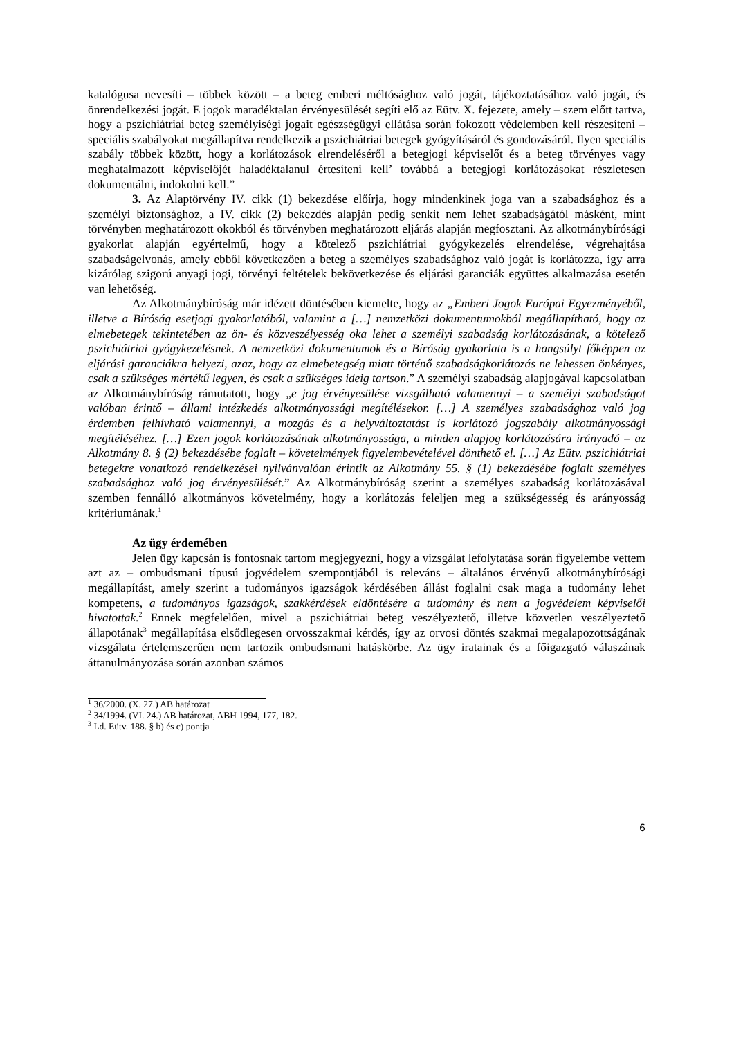katalógusa nevesíti – többek között – a beteg emberi méltósághoz való jogát, tájékoztatásához való jogát, és önrendelkezési jogát. E jogok maradéktalan érvényesülését segíti elő az Eütv. X. fejezete, amely – szem előtt tartva, hogy a pszichiátriai beteg személyiségi jogait egészségügyi ellátása során fokozott védelemben kell részesíteni – speciális szabályokat megállapítva rendelkezik a pszichiátriai betegek gyógyításáról és gondozásáról. Ilyen speciális szabály többek között, hogy a korlátozások elrendeléséről a betegjogi képviselőt és a beteg törvényes vagy meghatalmazott képviselőjét haladéktalanul értesíteni kell’ továbbá a betegjogi korlátozásokat részletesen dokumentálni, indokolni kell.”
3. Az Alaptörvény IV. cikk (1) bekezdése előírja, hogy mindenkinek joga van a szabadsághoz és a személyi biztonsághoz, a IV. cikk (2) bekezdés alapján pedig senkit nem lehet szabadságától másként, mint törvényben meghatározott okokból és törvényben meghatározott eljárás alapján megfosztani. Az alkotmánybírósági gyakorlat alapján egyértelmű, hogy a kötelező pszichiátriai gyógykezelés elrendelése, végrehajtása szabadságelvonás, amely ebből következően a beteg a személyes szabadsághoz való jogát is korlátozza, így arra kizárólag szigorú anyagi jogi, törvényi feltételek bekövetkezése és eljárási garanciák együttes alkalmazása esetén van lehetőség.
Az Alkotmánybíróság már idézett döntésében kiemelte, hogy az „Emberi Jogok Európai Egyezményéből, illetve a Bíróság esetjogi gyakorlatából, valamint a […] nemzetközi dokumentumokból megállapítható, hogy az elmebetegek tekintetében az ön- és közveszélyesség oka lehet a személyi szabadság korlátozásának, a kötelező pszichiátriai gyógykezelésnek. A nemzetközi dokumentumok és a Bíróság gyakorlata is a hangsúlyt főképpen az eljárási garanciákra helyezi, azaz, hogy az elmebetegség miatt történő szabadságkorlátozás ne lehessen önkényes, csak a szükséges mértékű legyen, és csak a szükséges ideig tartson.” A személyi szabadság alapjogával kapcsolatban az Alkotmánybíróság rámutatott, hogy „e jog érvényesülése vizsgálható valamennyi – a személyi szabadságot valóban érintő – állami intézkedés alkotmányossági megítélésekor. […] A személyes szabadsághoz való jog érdemben felhívható valamennyi, a mozgás és a helyváltoztatást is korlátozó jogszabály alkotmányossági megítéléséhez. […] Ezen jogok korlátozásának alkotmányossága, a minden alapjog korlátozására irányadó – az Alkotmány 8. § (2) bekezdésébe foglalt – követelmények figyelembevételével dönthető el. […] Az Eütv. pszichiátriai betegekre vonatkozó rendelkezései nyilvánvalóan érintik az Alkotmány 55. § (1) bekezdésébe foglalt személyes szabadsághoz való jog érvényesülését.” Az Alkotmánybíróság szerint a személyes szabadság korlátozásával szemben fennálló alkotmányos követelmény, hogy a korlátozás feleljen meg a szükségesség és arányosság kritériumának.<sup>1</sup>
Az ügy érdemében
Jelen ügy kapcsán is fontosnak tartom megjegyezni, hogy a vizsgálat lefolytatása során figyelembe vettem azt az – ombudsmani típusú jogvédelem szempontjából is releváns – általános érvényű alkotmánybírósági megállapítást, amely szerint a tudományos igazságok kérdésében állást foglalni csak maga a tudomány lehet kompetens, a tudományos igazságok, szakkérdések eldöntésére a tudomány és nem a jogvédelem képviselői hivatottak.<sup>2</sup> Ennek megfelelően, mivel a pszichiátriai beteg veszélyeztető, illetve közvetlen veszélyeztető állapotának<sup>3</sup> megállapítása elsődlegesen orvosszakmai kérdés, így az orvosi döntés szakmai megalapozottságának vizsgálata értelemszerűen nem tartozik ombudsmani hatáskörbe. Az ügy iratainak és a főigazgató válaszának áttanulmányozása során azonban számos
<sup>1</sup> 36/2000. (X. 27.) AB határozat
<sup>2</sup> 34/1994. (VI. 24.) AB határozat, ABH 1994, 177, 182.
<sup>3</sup> Ld. Eütv. 188. § b) és c) pontja
6